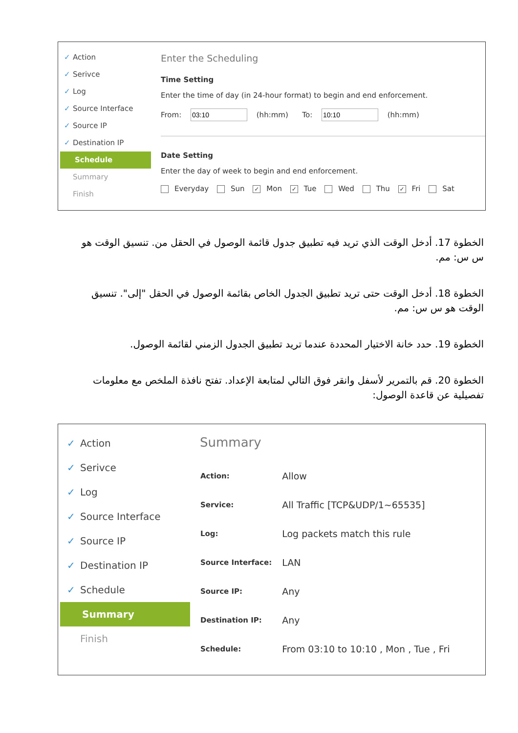✓ Action
✓ Serivce
✓ Log
✓ Source Interface
✓ Source IP
✓ Destination IP
Schedule
Summary
Finish
Enter the Scheduling
Time Setting
Enter the time of day (in 24-hour format) to begin and end enforcement.
From: (hh:mm) To: (hh:mm)
Date Setting
Enter the day of week to begin and end enforcement.
Everyday Sun ✓ Mon ✓ Tue Wed Thu ✓ Fri Sat
الخطوة 17. أدخل الوقت الذي تريد فيه تطبيق جدول قائمة الوصول في الحقل من. تنسيق الوقت هو س س: مم.
الخطوة 18. أدخل الوقت حتى تريد تطبيق الجدول الخاص بقائمة الوصول في الحقل "إلى". تنسيق الوقت هو س س: مم.
الخطوة 19. حدد خانة الاختيار المحددة عندما تريد تطبيق الجدول الزمني لقائمة الوصول.
الخطوة 20. قم بالتمرير لأسفل وانقر فوق التالي لمتابعة الإعداد. تفتح نافذة الملخص مع معلومات تفصيلية عن قاعدة الوصول:
✓ Action
✓ Serivce
✓ Log
✓ Source Interface
✓ Source IP
✓ Destination IP
✓ Schedule
Summary
Finish
Summary
| Action: | Allow |
| Service: | All Traffic [TCP&UDP/1~65535] |
| Log: | Log packets match this rule |
| Source Interface: | LAN |
| Source IP: | Any |
| Destination IP: | Any |
| Schedule: | From 03:10 to 10:10 , Mon , Tue , Fri |